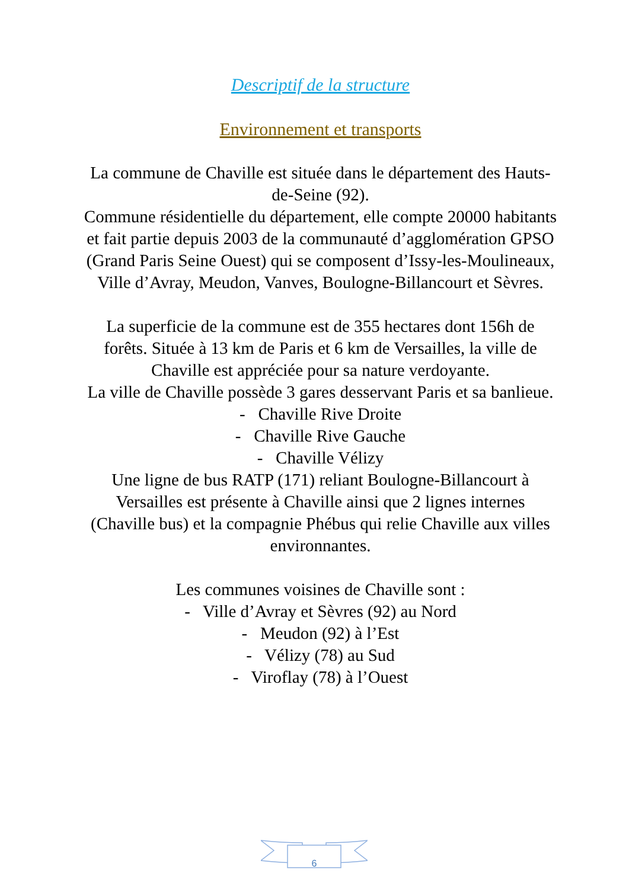Descriptif de la structure
Environnement et transports
La commune de Chaville est située dans le département des Hauts-de-Seine (92).
Commune résidentielle du département, elle compte 20000 habitants et fait partie depuis 2003 de la communauté d’agglomération GPSO (Grand Paris Seine Ouest) qui se composent d’Issy-les-Moulineaux, Ville d’Avray, Meudon, Vanves, Boulogne-Billancourt et Sèvres.
La superficie de la commune est de 355 hectares dont 156h de forêts. Située à 13 km de Paris et 6 km de Versailles, la ville de Chaville est appréciée pour sa nature verdoyante.
La ville de Chaville possède 3 gares desservant Paris et sa banlieue.
- Chaville Rive Droite
- Chaville Rive Gauche
- Chaville Vélizy
Une ligne de bus RATP (171) reliant Boulogne-Billancourt à Versailles est présente à Chaville ainsi que 2 lignes internes (Chaville bus) et la compagnie Phébus qui relie Chaville aux villes environnantes.
Les communes voisines de Chaville sont :
- Ville d’Avray et Sèvres (92) au Nord
- Meudon (92) à l’Est
- Vélizy (78) au Sud
- Viroflay (78) à l’Ouest
6